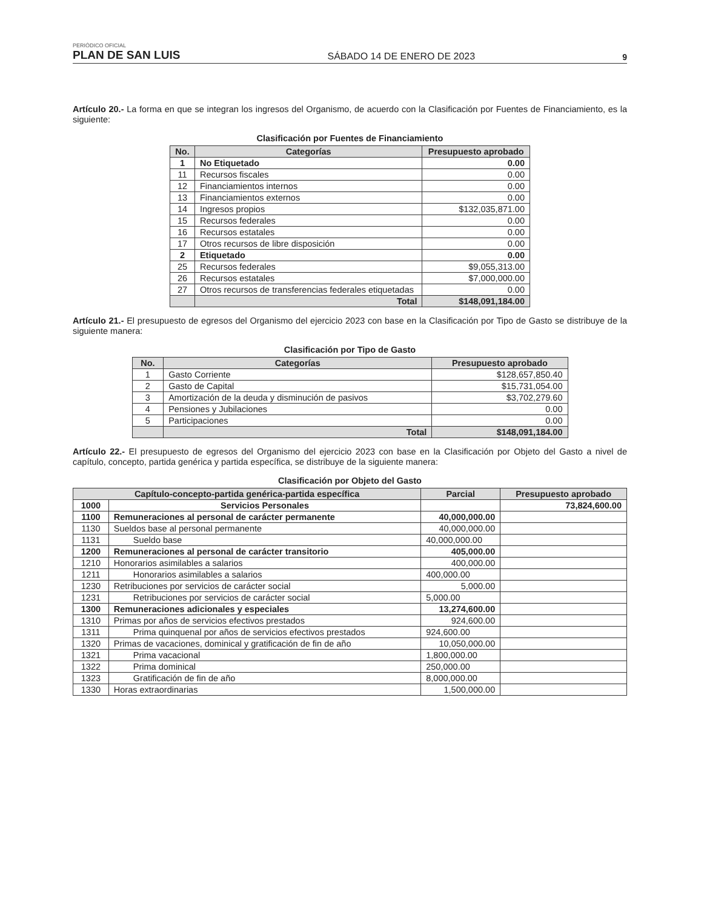PERIÓDICO OFICIAL
PLAN DE SAN LUIS
SÁBADO 14 DE ENERO DE 2023
9
Artículo 20.- La forma en que se integran los ingresos del Organismo, de acuerdo con la Clasificación por Fuentes de Financiamiento, es la siguiente:
Clasificación por Fuentes de Financiamiento
| No. | Categorías | Presupuesto aprobado |
| --- | --- | --- |
| 1 | No Etiquetado | 0.00 |
| 11 | Recursos fiscales | 0.00 |
| 12 | Financiamientos internos | 0.00 |
| 13 | Financiamientos externos | 0.00 |
| 14 | Ingresos propios | $132,035,871.00 |
| 15 | Recursos federales | 0.00 |
| 16 | Recursos estatales | 0.00 |
| 17 | Otros recursos de libre disposición | 0.00 |
| 2 | Etiquetado | 0.00 |
| 25 | Recursos federales | $9,055,313.00 |
| 26 | Recursos estatales | $7,000,000.00 |
| 27 | Otros recursos de transferencias federales etiquetadas | 0.00 |
| | Total | $148,091,184.00 |
Artículo 21.- El presupuesto de egresos del Organismo del ejercicio 2023 con base en la Clasificación por Tipo de Gasto se distribuye de la siguiente manera:
Clasificación por Tipo de Gasto
| No. | Categorías | Presupuesto aprobado |
| --- | --- | --- |
| 1 | Gasto Corriente | $128,657,850.40 |
| 2 | Gasto de Capital | $15,731,054.00 |
| 3 | Amortización de la deuda y disminución de pasivos | $3,702,279.60 |
| 4 | Pensiones y Jubilaciones | 0.00 |
| 5 | Participaciones | 0.00 |
| | Total | $148,091,184.00 |
Artículo 22.- El presupuesto de egresos del Organismo del ejercicio 2023 con base en la Clasificación por Objeto del Gasto a nivel de capítulo, concepto, partida genérica y partida específica, se distribuye de la siguiente manera:
Clasificación por Objeto del Gasto
| Capítulo-concepto-partida genérica-partida específica | | Parcial | Presupuesto aprobado |
| --- | --- | --- | --- |
| 1000 | Servicios Personales | | 73,824,600.00 |
| 1100 | Remuneraciones al personal de carácter permanente | 40,000,000.00 | |
| 1130 | Sueldos base al personal permanente | 40,000,000.00 | |
| 1131 | Sueldo base | 40,000,000.00 | |
| 1200 | Remuneraciones al personal de carácter transitorio | 405,000.00 | |
| 1210 | Honorarios asimilables a salarios | 400,000.00 | |
| 1211 | Honorarios asimilables a salarios | 400,000.00 | |
| 1230 | Retribuciones por servicios de carácter social | 5,000.00 | |
| 1231 | Retribuciones por servicios de carácter social | 5,000.00 | |
| 1300 | Remuneraciones adicionales y especiales | 13,274,600.00 | |
| 1310 | Primas por años de servicios efectivos prestados | 924,600.00 | |
| 1311 | Prima quinquenal por años de servicios efectivos prestados | 924,600.00 | |
| 1320 | Primas de vacaciones, dominical y gratificación de fin de año | 10,050,000.00 | |
| 1321 | Prima vacacional | 1,800,000.00 | |
| 1322 | Prima dominical | 250,000.00 | |
| 1323 | Gratificación de fin de año | 8,000,000.00 | |
| 1330 | Horas extraordinarias | 1,500,000.00 | |